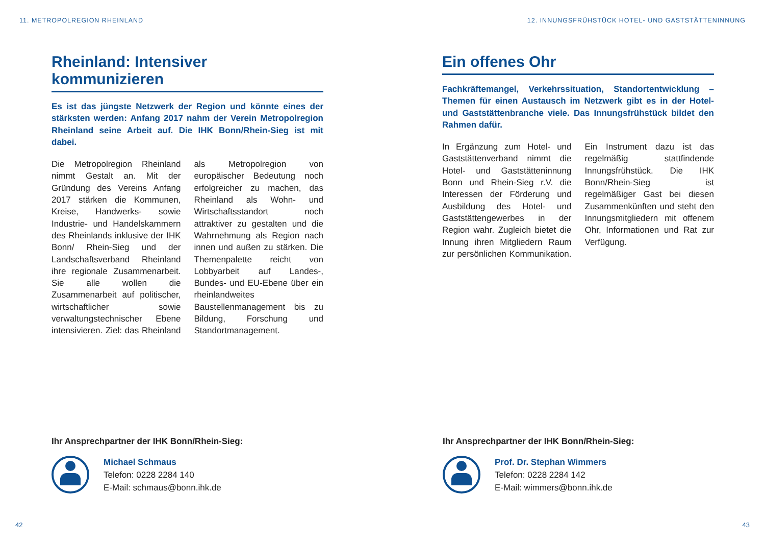11. METROPOLREGION RHEINLAND
Rheinland: Intensiver kommunizieren
Es ist das jüngste Netzwerk der Region und könnte eines der stärksten werden: Anfang 2017 nahm der Verein Metropolregion Rheinland seine Arbeit auf. Die IHK Bonn/Rhein-Sieg ist mit dabei.
Die Metropolregion Rheinland nimmt Gestalt an. Mit der Gründung des Vereins Anfang 2017 stärken die Kommunen, Kreise, Handwerks- sowie Industrie- und Handelskammern des Rheinlands inklusive der IHK Bonn/ Rhein-Sieg und der Landschaftsverband Rheinland ihre regionale Zusammenarbeit. Sie alle wollen die Zusammenarbeit auf politischer, wirtschaftlicher sowie verwaltungstechnischer Ebene intensivieren. Ziel: das Rheinland als Metropolregion von europäischer Bedeutung noch erfolgreicher zu machen, das Rheinland als Wohn- und Wirtschaftsstandort noch attraktiver zu gestalten und die Wahrnehmung als Region nach innen und außen zu stärken. Die Themenpalette reicht von Lobbyarbeit auf Landes-, Bundes- und EU-Ebene über ein rheinlandweites Baustellenmanagement bis zu Bildung, Forschung und Standortmanagement.
Ihr Ansprechpartner der IHK Bonn/Rhein-Sieg:
Michael Schmaus
Telefon: 0228 2284 140
E-Mail: schmaus@bonn.ihk.de
42
12. INNUNGSFRÜHSTÜCK HOTEL- UND GASTSTÄTTENINNUNG
Ein offenes Ohr
Fachkräftemangel, Verkehrssituation, Standortentwicklung – Themen für einen Austausch im Netzwerk gibt es in der Hotel- und Gaststättenbranche viele. Das Innungsfrühstück bildet den Rahmen dafür.
In Ergänzung zum Hotel- und Gaststättenverband nimmt die Hotel- und Gaststätteninnung Bonn und Rhein-Sieg r.V. die Interessen der Förderung und Ausbildung des Hotel- und Gaststättengewerbes in der Region wahr. Zugleich bietet die Innung ihren Mitgliedern Raum zur persönlichen Kommunikation. Ein Instrument dazu ist das regelmäßig stattfindende Innungsfrühstück. Die IHK Bonn/Rhein-Sieg ist regelmäßiger Gast bei diesen Zusammenkünften und steht den Innungsmitgliedern mit offenem Ohr, Informationen und Rat zur Verfügung.
Ihr Ansprechpartner der IHK Bonn/Rhein-Sieg:
Prof. Dr. Stephan Wimmers
Telefon: 0228 2284 142
E-Mail: wimmers@bonn.ihk.de
43